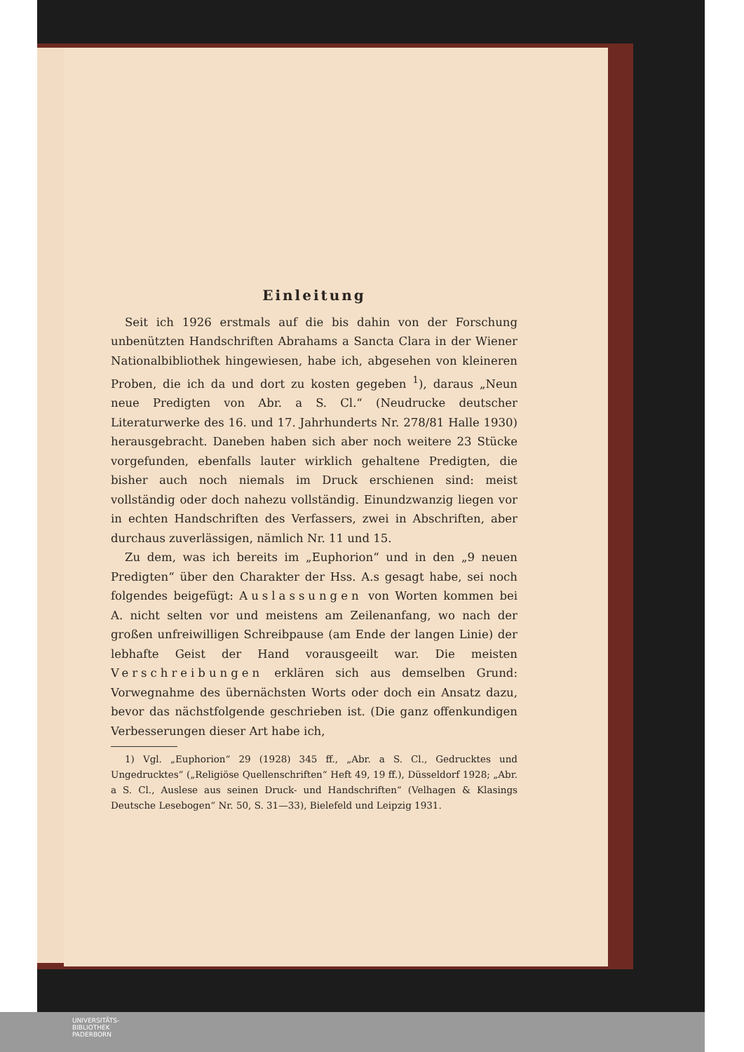Einleitung
Seit ich 1926 erstmals auf die bis dahin von der Forschung unbenützten Handschriften Abrahams a Sancta Clara in der Wiener Nationalbibliothek hingewiesen, habe ich, abgesehen von kleineren Proben, die ich da und dort zu kosten gegeben <sup>1</sup>), daraus „Neun neue Predigten von Abr. a S. Cl.“ (Neudrucke deutscher Literaturwerke des 16. und 17. Jahrhunderts Nr. 278/81 Halle 1930) herausgebracht. Daneben haben sich aber noch weitere 23 Stücke vorgefunden, ebenfalls lauter wirklich gehaltene Predigten, die bisher auch noch niemals im Druck erschienen sind: meist vollständig oder doch nahezu vollständig. Einundzwanzig liegen vor in echten Handschriften des Verfassers, zwei in Abschriften, aber durchaus zuverlässigen, nämlich Nr. 11 und 15.
Zu dem, was ich bereits im „Euphorion“ und in den „9 neuen Predigten“ über den Charakter der Hss. A.s gesagt habe, sei noch folgendes beigefügt: Auslassungen von Worten kommen bei A. nicht selten vor und meistens am Zeilenanfang, wo nach der großen unfreiwilligen Schreibpause (am Ende der langen Linie) der lebhafte Geist der Hand vorausgeeilt war. Die meisten Verschreibungen erklären sich aus demselben Grund: Vorwegnahme des übernächsten Worts oder doch ein Ansatz dazu, bevor das nächstfolgende geschrieben ist. (Die ganz offenkundigen Verbesserungen dieser Art habe ich,
1) Vgl. „Euphorion“ 29 (1928) 345 ff., „Abr. a S. Cl., Gedrucktes und Ungedrucktes“ („Religiöse Quellenschriften“ Heft 49, 19 ff.), Düsseldorf 1928; „Abr. a S. Cl., Auslese aus seinen Druck- und Handschriften“ (Velhagen & Klasings Deutsche Lesebogen“ Nr. 50, S. 31—33), Bielefeld und Leipzig 1931.
UNIVERSITÄTS-
BIBLIOTHEK
PADERBORN